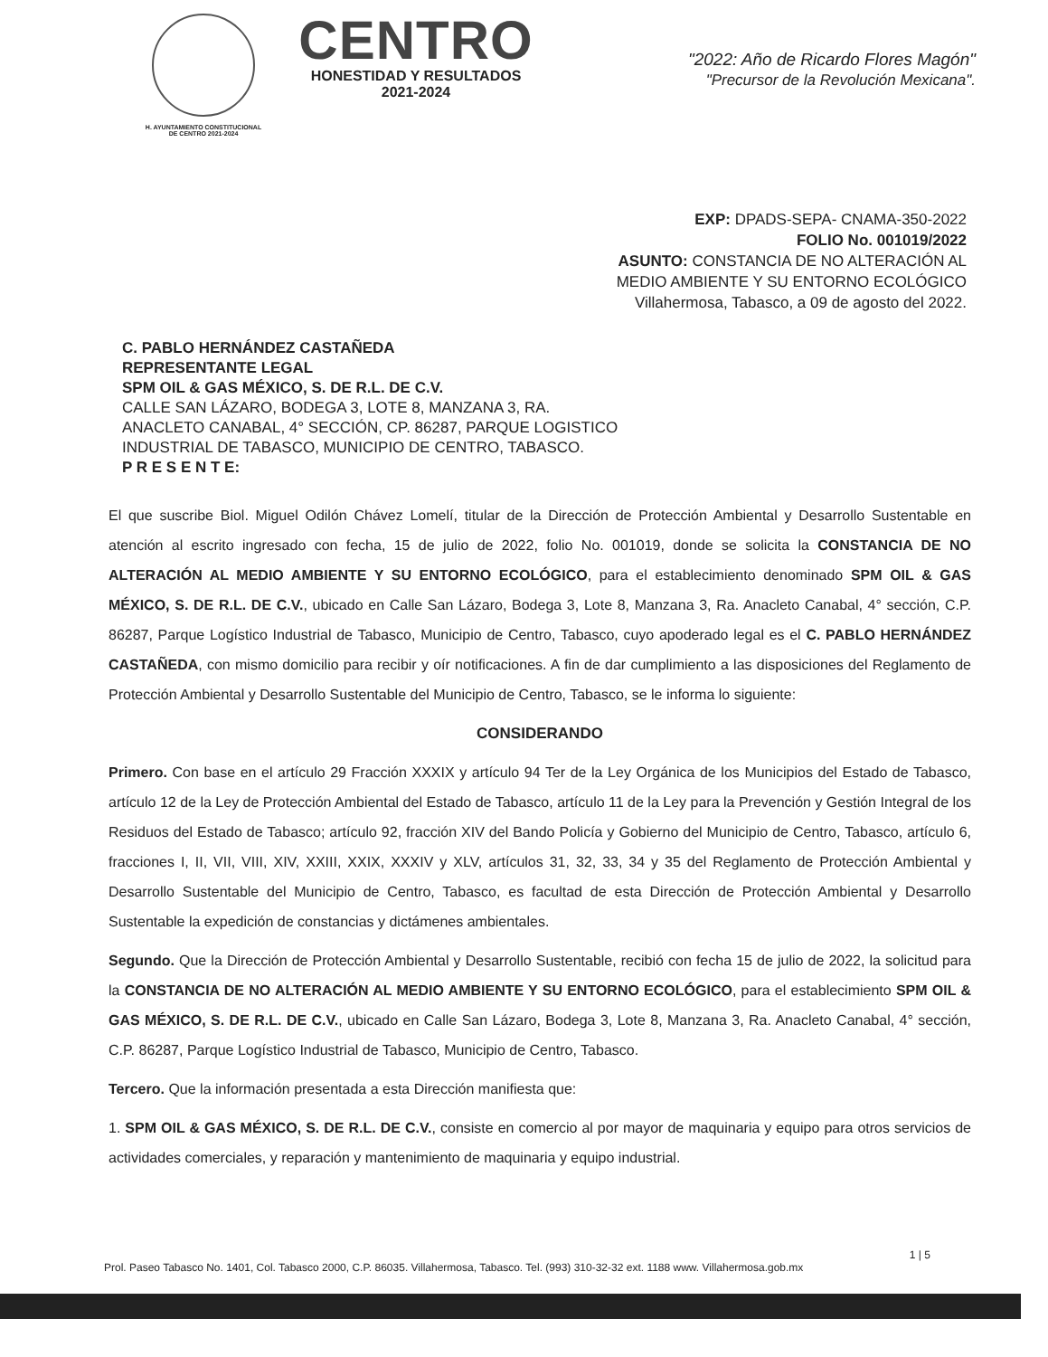H. AYUNTAMIENTO CONSTITUCIONAL
DE CENTRO 2021-2024
CENTRO
HONESTIDAD Y RESULTADOS
2021-2024
"2022: Año de Ricardo Flores Magón"
"Precursor de la Revolución Mexicana".
EXP: DPADS-SEPA- CNAMA-350-2022
FOLIO No. 001019/2022
ASUNTO: CONSTANCIA DE NO ALTERACIÓN AL
MEDIO AMBIENTE Y SU ENTORNO ECOLÓGICO
Villahermosa, Tabasco, a 09 de agosto del 2022.
C. PABLO HERNÁNDEZ CASTAÑEDA
REPRESENTANTE LEGAL
SPM OIL & GAS MÉXICO, S. DE R.L. DE C.V.
CALLE SAN LÁZARO, BODEGA 3, LOTE 8, MANZANA 3, RA.
ANACLETO CANABAL, 4° SECCIÓN, CP. 86287, PARQUE LOGISTICO
INDUSTRIAL DE TABASCO, MUNICIPIO DE CENTRO, TABASCO.
P R E S E N T E:
El que suscribe Biol. Miguel Odilón Chávez Lomelí, titular de la Dirección de Protección Ambiental y Desarrollo Sustentable en atención al escrito ingresado con fecha, 15 de julio de 2022, folio No. 001019, donde se solicita la CONSTANCIA DE NO ALTERACIÓN AL MEDIO AMBIENTE Y SU ENTORNO ECOLÓGICO, para el establecimiento denominado SPM OIL & GAS MÉXICO, S. DE R.L. DE C.V., ubicado en Calle San Lázaro, Bodega 3, Lote 8, Manzana 3, Ra. Anacleto Canabal, 4° sección, C.P. 86287, Parque Logístico Industrial de Tabasco, Municipio de Centro, Tabasco, cuyo apoderado legal es el C. PABLO HERNÁNDEZ CASTAÑEDA, con mismo domicilio para recibir y oír notificaciones. A fin de dar cumplimiento a las disposiciones del Reglamento de Protección Ambiental y Desarrollo Sustentable del Municipio de Centro, Tabasco, se le informa lo siguiente:
CONSIDERANDO
Primero. Con base en el artículo 29 Fracción XXXIX y artículo 94 Ter de la Ley Orgánica de los Municipios del Estado de Tabasco, artículo 12 de la Ley de Protección Ambiental del Estado de Tabasco, artículo 11 de la Ley para la Prevención y Gestión Integral de los Residuos del Estado de Tabasco; artículo 92, fracción XIV del Bando Policía y Gobierno del Municipio de Centro, Tabasco, artículo 6, fracciones I, II, VII, VIII, XIV, XXIII, XXIX, XXXIV y XLV, artículos 31, 32, 33, 34 y 35 del Reglamento de Protección Ambiental y Desarrollo Sustentable del Municipio de Centro, Tabasco, es facultad de esta Dirección de Protección Ambiental y Desarrollo Sustentable la expedición de constancias y dictámenes ambientales.
Segundo. Que la Dirección de Protección Ambiental y Desarrollo Sustentable, recibió con fecha 15 de julio de 2022, la solicitud para la CONSTANCIA DE NO ALTERACIÓN AL MEDIO AMBIENTE Y SU ENTORNO ECOLÓGICO, para el establecimiento SPM OIL & GAS MÉXICO, S. DE R.L. DE C.V., ubicado en Calle San Lázaro, Bodega 3, Lote 8, Manzana 3, Ra. Anacleto Canabal, 4° sección, C.P. 86287, Parque Logístico Industrial de Tabasco, Municipio de Centro, Tabasco.
Tercero. Que la información presentada a esta Dirección manifiesta que:
1. SPM OIL & GAS MÉXICO, S. DE R.L. DE C.V., consiste en comercio al por mayor de maquinaria y equipo para otros servicios de actividades comerciales, y reparación y mantenimiento de maquinaria y equipo industrial.
1 | 5
Prol. Paseo Tabasco No. 1401, Col. Tabasco 2000, C.P. 86035. Villahermosa, Tabasco. Tel. (993) 310-32-32 ext. 1188 www. Villahermosa.gob.mx